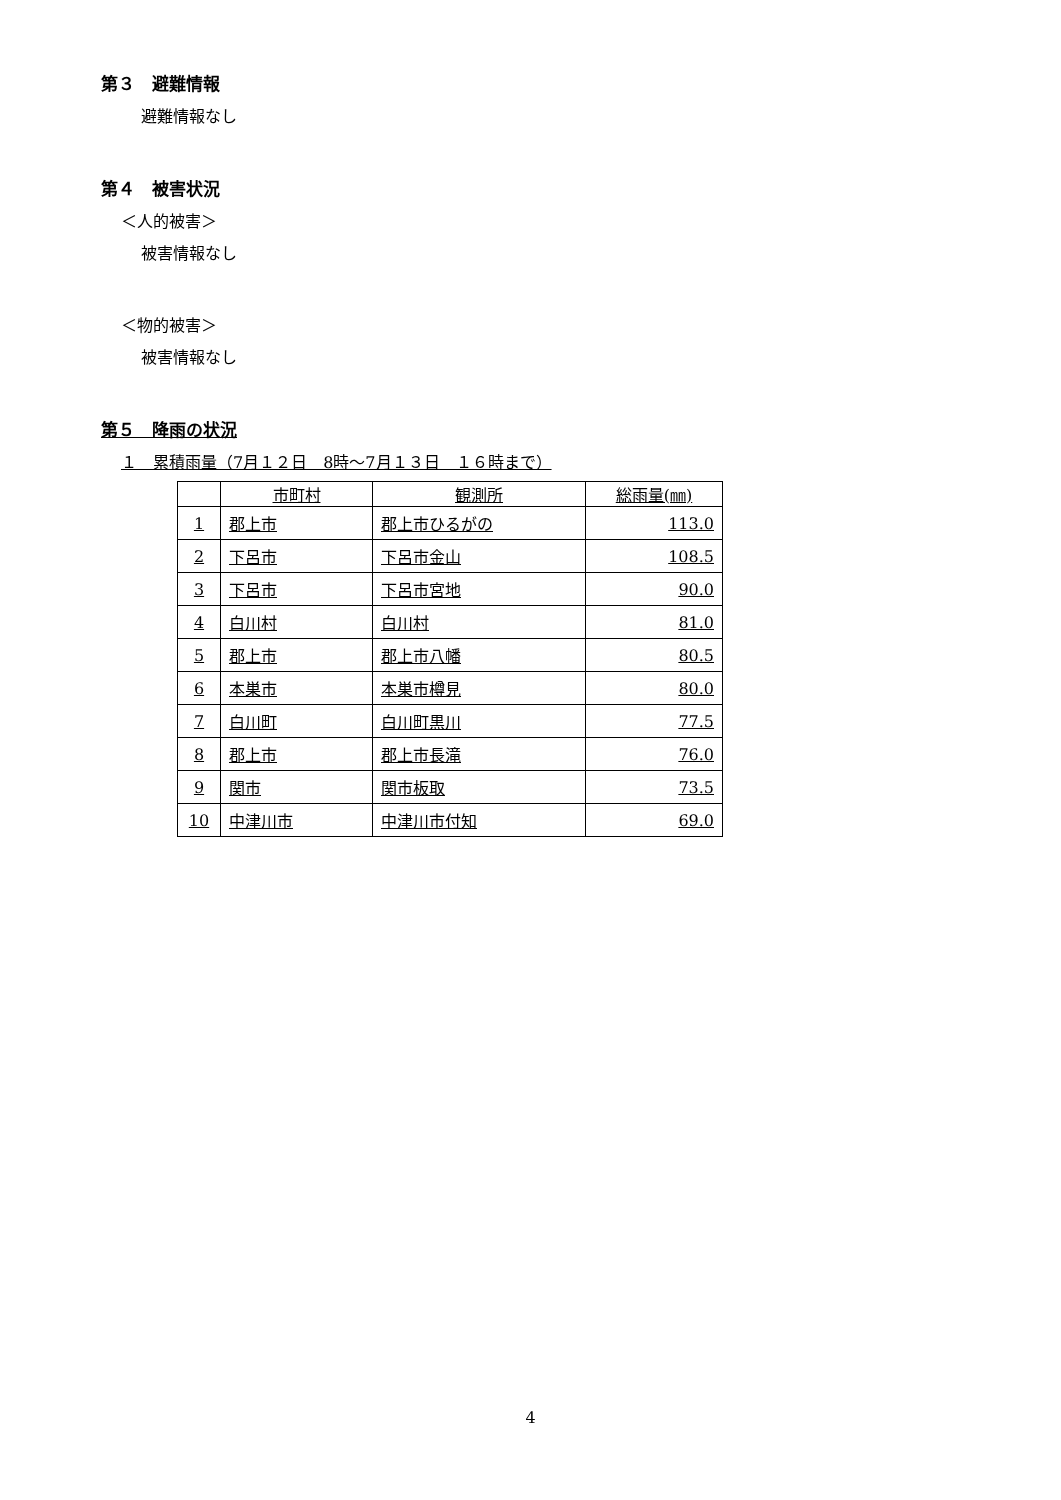第３　避難情報
避難情報なし
第４　被害状況
＜人的被害＞
被害情報なし
＜物的被害＞
被害情報なし
第５　降雨の状況
１　累積雨量（7月１２日　8時～7月１３日　１６時まで）
| | 市町村 | 観測所 | 総雨量(㎜) |
| --- | --- | --- | --- |
| 1 | 郡上市 | 郡上市ひるがの | 113.0 |
| 2 | 下呂市 | 下呂市金山 | 108.5 |
| 3 | 下呂市 | 下呂市宮地 | 90.0 |
| 4 | 白川村 | 白川村 | 81.0 |
| 5 | 郡上市 | 郡上市八幡 | 80.5 |
| 6 | 本巣市 | 本巣市樽見 | 80.0 |
| 7 | 白川町 | 白川町黒川 | 77.5 |
| 8 | 郡上市 | 郡上市長滝 | 76.0 |
| 9 | 関市 | 関市板取 | 73.5 |
| 10 | 中津川市 | 中津川市付知 | 69.0 |
4